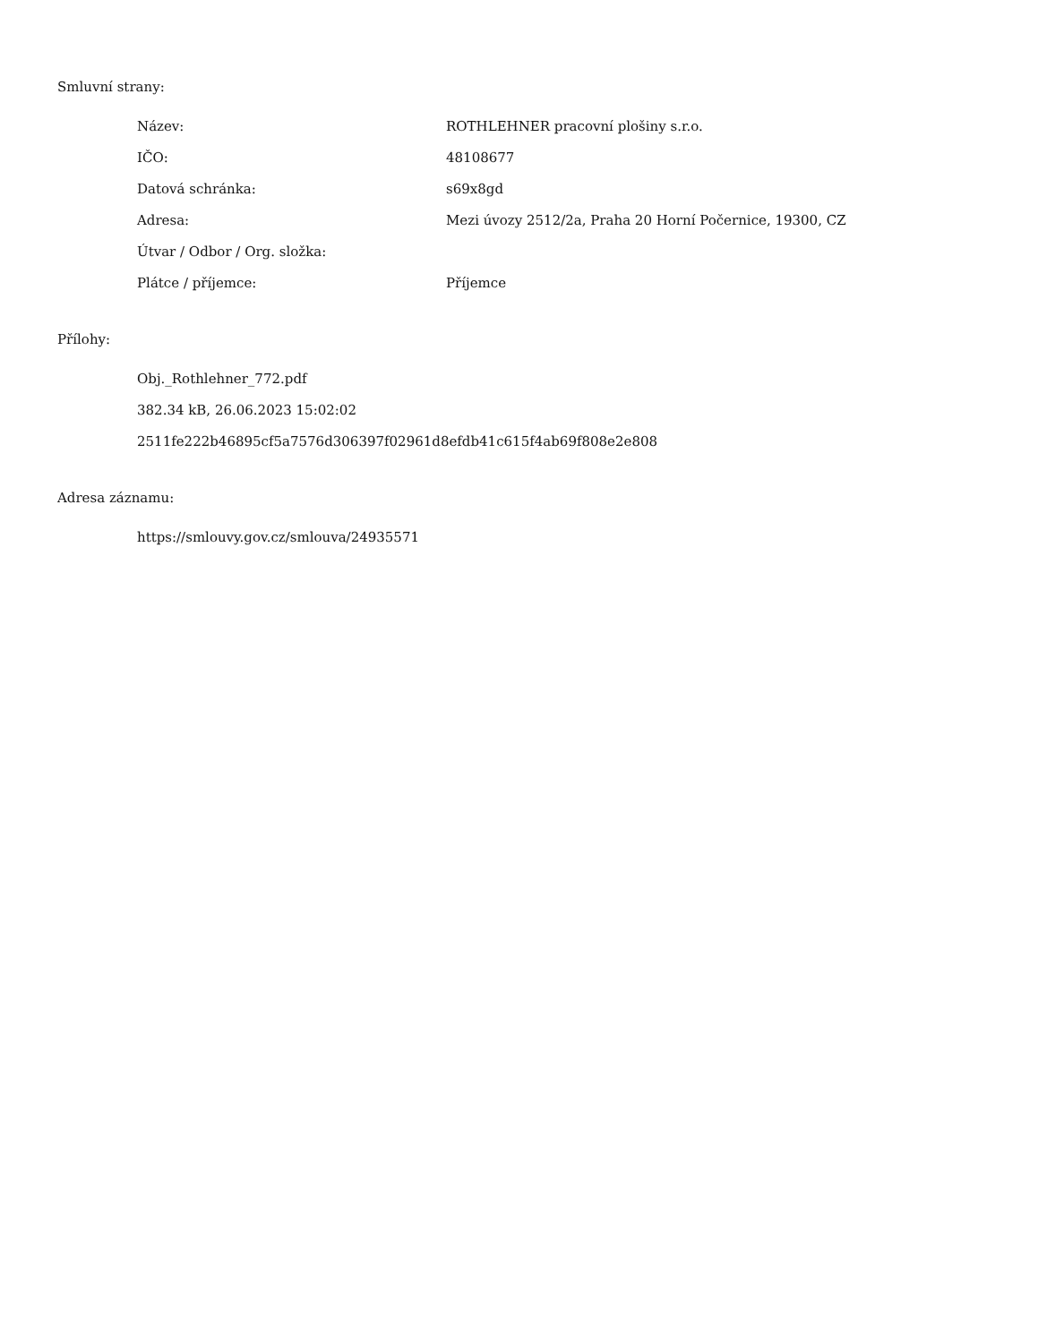Smluvní strany:
| Název: | ROTHLEHNER pracovní plošiny s.r.o. |
| IČO: | 48108677 |
| Datová schránka: | s69x8gd |
| Adresa: | Mezi úvozy 2512/2a, Praha 20 Horní Počernice, 19300, CZ |
| Útvar / Odbor / Org. složka: | |
| Plátce / příjemce: | Příjemce |
Přílohy:
Obj._Rothlehner_772.pdf
382.34 kB, 26.06.2023 15:02:02
2511fe222b46895cf5a7576d306397f02961d8efdb41c615f4ab69f808e2e808
Adresa záznamu:
https://smlouvy.gov.cz/smlouva/24935571